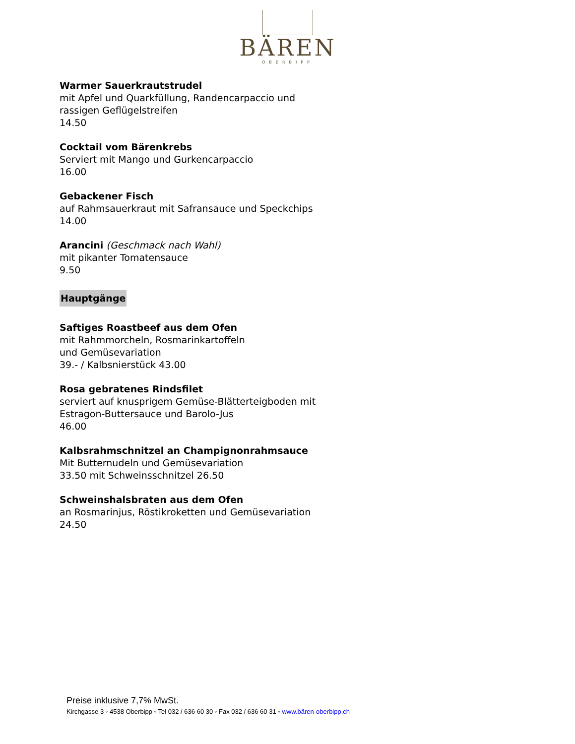BÄREN
OBERBIPP
Warmer Sauerkrautstrudel
mit Apfel und Quarkfüllung, Randencarpaccio und
rassigen Geflügelstreifen
14.50
Cocktail vom Bärenkrebs
Serviert mit Mango und Gurkencarpaccio
16.00
Gebackener Fisch
auf Rahmsauerkraut mit Safransauce und Speckchips
14.00
Arancini (Geschmack nach Wahl)
mit pikanter Tomatensauce
9.50
Hauptgänge
Saftiges Roastbeef aus dem Ofen
mit Rahmmorcheln, Rosmarinkartoffeln
und Gemüsevariation
39.- / Kalbsnierstück 43.00
Rosa gebratenes Rindsfilet
serviert auf knusprigem Gemüse-Blätterteigboden mit
Estragon-Buttersauce und Barolo-Jus
46.00
Kalbsrahmschnitzel an Champignonrahmsauce
Mit Butternudeln und Gemüsevariation
33.50 mit Schweinsschnitzel 26.50
Schweinshalsbraten aus dem Ofen
an Rosmarinjus, Röstikroketten und Gemüsevariation
24.50
Preise inklusive 7,7% MwSt.
Kirchgasse 3 ◦ 4538 Oberbipp ◦ Tel 032 / 636 60 30 ◦ Fax 032 / 636 60 31 ◦ www.bären-oberbipp.ch